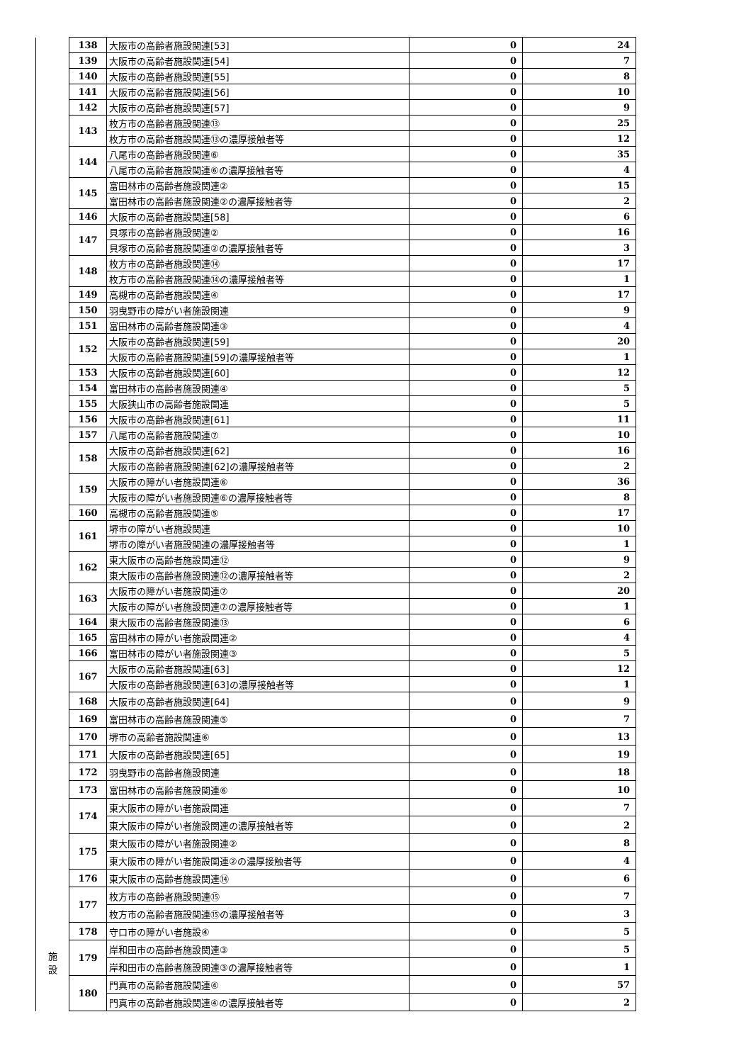| 施 設 | 138 | 大阪市の高齢者施設関連[53] | 0 | 24 |
| | 139 | 大阪市の高齢者施設関連[54] | 0 | 7 |
| | 140 | 大阪市の高齢者施設関連[55] | 0 | 8 |
| | 141 | 大阪市の高齢者施設関連[56] | 0 | 10 |
| | 142 | 大阪市の高齢者施設関連[57] | 0 | 9 |
| | 143 | 枚方市の高齢者施設関連⑬ | 0 | 25 |
| | | 枚方市の高齢者施設関連⑬の濃厚接触者等 | 0 | 12 |
| | 144 | 八尾市の高齢者施設関連⑥ | 0 | 35 |
| | | 八尾市の高齢者施設関連⑥の濃厚接触者等 | 0 | 4 |
| | 145 | 富田林市の高齢者施設関連② | 0 | 15 |
| | | 富田林市の高齢者施設関連②の濃厚接触者等 | 0 | 2 |
| | 146 | 大阪市の高齢者施設関連[58] | 0 | 6 |
| | 147 | 貝塚市の高齢者施設関連② | 0 | 16 |
| | | 貝塚市の高齢者施設関連②の濃厚接触者等 | 0 | 3 |
| | 148 | 枚方市の高齢者施設関連⑭ | 0 | 17 |
| | | 枚方市の高齢者施設関連⑭の濃厚接触者等 | 0 | 1 |
| | 149 | 高槻市の高齢者施設関連④ | 0 | 17 |
| | 150 | 羽曳野市の障がい者施設関連 | 0 | 9 |
| | 151 | 富田林市の高齢者施設関連③ | 0 | 4 |
| | 152 | 大阪市の高齢者施設関連[59] | 0 | 20 |
| | | 大阪市の高齢者施設関連[59]の濃厚接触者等 | 0 | 1 |
| | 153 | 大阪市の高齢者施設関連[60] | 0 | 12 |
| | 154 | 富田林市の高齢者施設関連④ | 0 | 5 |
| | 155 | 大阪狭山市の高齢者施設関連 | 0 | 5 |
| | 156 | 大阪市の高齢者施設関連[61] | 0 | 11 |
| | 157 | 八尾市の高齢者施設関連⑦ | 0 | 10 |
| | 158 | 大阪市の高齢者施設関連[62] | 0 | 16 |
| | | 大阪市の高齢者施設関連[62]の濃厚接触者等 | 0 | 2 |
| | 159 | 大阪市の障がい者施設関連⑥ | 0 | 36 |
| | | 大阪市の障がい者施設関連⑥の濃厚接触者等 | 0 | 8 |
| | 160 | 高槻市の高齢者施設関連⑤ | 0 | 17 |
| | 161 | 堺市の障がい者施設関連 | 0 | 10 |
| | | 堺市の障がい者施設関連の濃厚接触者等 | 0 | 1 |
| | 162 | 東大阪市の高齢者施設関連⑫ | 0 | 9 |
| | | 東大阪市の高齢者施設関連⑫の濃厚接触者等 | 0 | 2 |
| | 163 | 大阪市の障がい者施設関連⑦ | 0 | 20 |
| | | 大阪市の障がい者施設関連⑦の濃厚接触者等 | 0 | 1 |
| | 164 | 東大阪市の高齢者施設関連⑬ | 0 | 6 |
| | 165 | 富田林市の障がい者施設関連② | 0 | 4 |
| | 166 | 富田林市の障がい者施設関連③ | 0 | 5 |
| | 167 | 大阪市の高齢者施設関連[63] | 0 | 12 |
| | | 大阪市の高齢者施設関連[63]の濃厚接触者等 | 0 | 1 |
| | 168 | 大阪市の高齢者施設関連[64] | 0 | 9 |
| | 169 | 富田林市の高齢者施設関連⑤ | 0 | 7 |
| | 170 | 堺市の高齢者施設関連⑥ | 0 | 13 |
| | 171 | 大阪市の高齢者施設関連[65] | 0 | 19 |
| | 172 | 羽曳野市の高齢者施設関連 | 0 | 18 |
| | 173 | 富田林市の高齢者施設関連⑥ | 0 | 10 |
| | 174 | 東大阪市の障がい者施設関連 | 0 | 7 |
| | | 東大阪市の障がい者施設関連の濃厚接触者等 | 0 | 2 |
| | 175 | 東大阪市の障がい者施設関連② | 0 | 8 |
| | | 東大阪市の障がい者施設関連②の濃厚接触者等 | 0 | 4 |
| | 176 | 東大阪市の高齢者施設関連⑭ | 0 | 6 |
| | 177 | 枚方市の高齢者施設関連⑮ | 0 | 7 |
| | | 枚方市の高齢者施設関連⑮の濃厚接触者等 | 0 | 3 |
| | 178 | 守口市の障がい者施設④ | 0 | 5 |
| | 179 | 岸和田市の高齢者施設関連③ | 0 | 5 |
| | | 岸和田市の高齢者施設関連③の濃厚接触者等 | 0 | 1 |
| | 180 | 門真市の高齢者施設関連④ | 0 | 57 |
| | | 門真市の高齢者施設関連④の濃厚接触者等 | 0 | 2 |